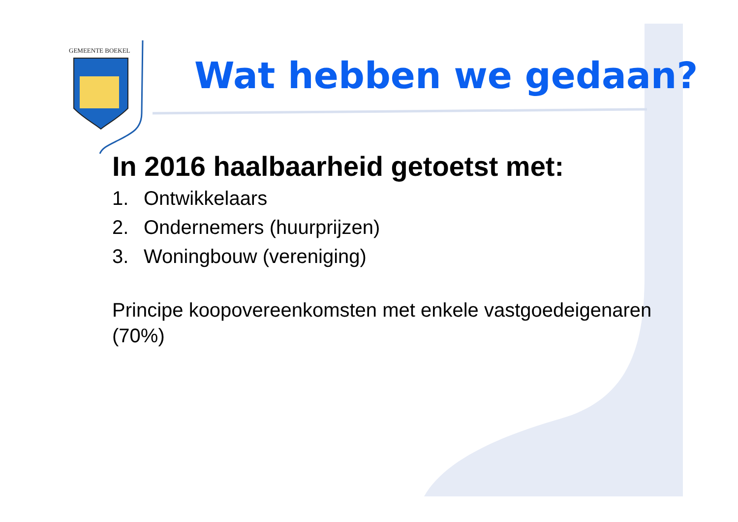GEMEENTE BOEKEL
Wat hebben we gedaan?
In 2016 haalbaarheid getoetst met:
1. Ontwikkelaars
2. Ondernemers (huurprijzen)
3. Woningbouw (vereniging)
Principe koopovereenkomsten met enkele vastgoedeigenaren (70%)